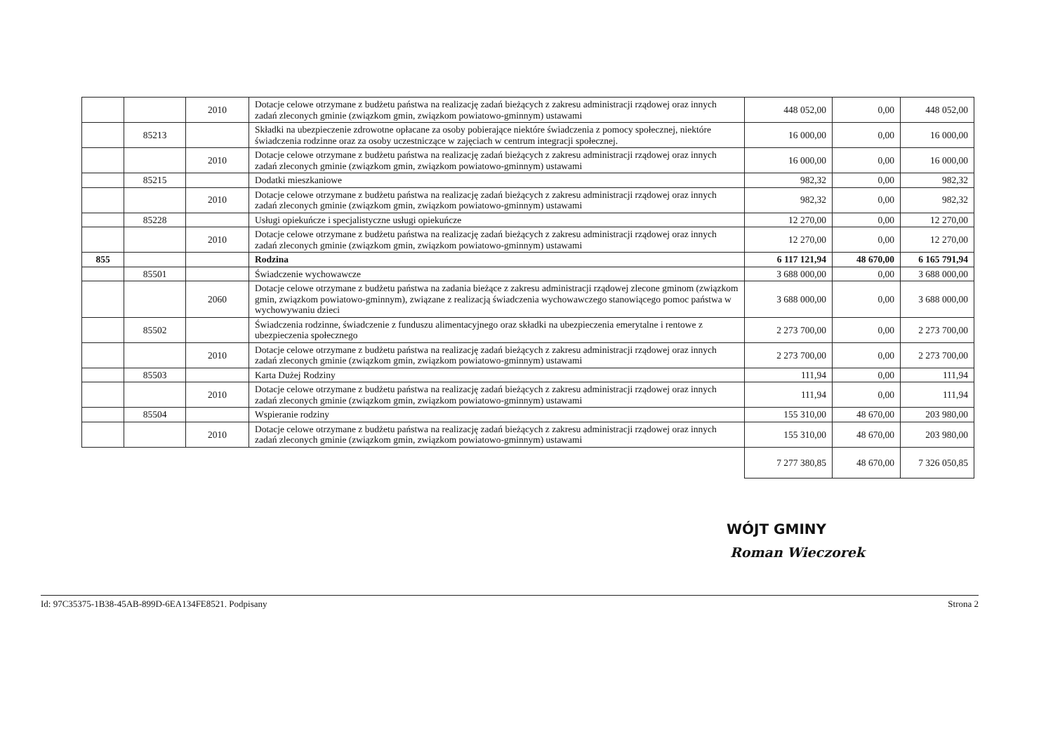| | | 2010 | Dotacje celowe otrzymane z budżetu państwa na realizację zadań bieżących z zakresu administracji rządowej oraz innych zadań zleconych gminie (związkom gmin, związkom powiatowo-gminnym) ustawami | 448 052,00 | 0,00 | 448 052,00 |
| | 85213 | | Składki na ubezpieczenie zdrowotne opłacane za osoby pobierające niektóre świadczenia z pomocy społecznej, niektóre świadczenia rodzinne oraz za osoby uczestniczące w zajęciach w centrum integracji społecznej. | 16 000,00 | 0,00 | 16 000,00 |
| | | 2010 | Dotacje celowe otrzymane z budżetu państwa na realizację zadań bieżących z zakresu administracji rządowej oraz innych zadań zleconych gminie (związkom gmin, związkom powiatowo-gminnym) ustawami | 16 000,00 | 0,00 | 16 000,00 |
| | 85215 | | Dodatki mieszkaniowe | 982,32 | 0,00 | 982,32 |
| | | 2010 | Dotacje celowe otrzymane z budżetu państwa na realizację zadań bieżących z zakresu administracji rządowej oraz innych zadań zleconych gminie (związkom gmin, związkom powiatowo-gminnym) ustawami | 982,32 | 0,00 | 982,32 |
| | 85228 | | Usługi opiekuńcze i specjalistyczne usługi opiekuńcze | 12 270,00 | 0,00 | 12 270,00 |
| | | 2010 | Dotacje celowe otrzymane z budżetu państwa na realizację zadań bieżących z zakresu administracji rządowej oraz innych zadań zleconych gminie (związkom gmin, związkom powiatowo-gminnym) ustawami | 12 270,00 | 0,00 | 12 270,00 |
| 855 | | | Rodzina | 6 117 121,94 | 48 670,00 | 6 165 791,94 |
| | 85501 | | Świadczenie wychowawcze | 3 688 000,00 | 0,00 | 3 688 000,00 |
| | | 2060 | Dotacje celowe otrzymane z budżetu państwa na zadania bieżące z zakresu administracji rządowej zlecone gminom (związkom gmin, związkom powiatowo-gminnym), związane z realizacją świadczenia wychowawczego stanowiącego pomoc państwa w wychowywaniu dzieci | 3 688 000,00 | 0,00 | 3 688 000,00 |
| | 85502 | | Świadczenia rodzinne, świadczenie z funduszu alimentacyjnego oraz składki na ubezpieczenia emerytalne i rentowe z ubezpieczenia społecznego | 2 273 700,00 | 0,00 | 2 273 700,00 |
| | | 2010 | Dotacje celowe otrzymane z budżetu państwa na realizację zadań bieżących z zakresu administracji rządowej oraz innych zadań zleconych gminie (związkom gmin, związkom powiatowo-gminnym) ustawami | 2 273 700,00 | 0,00 | 2 273 700,00 |
| | 85503 | | Karta Dużej Rodziny | 111,94 | 0,00 | 111,94 |
| | | 2010 | Dotacje celowe otrzymane z budżetu państwa na realizację zadań bieżących z zakresu administracji rządowej oraz innych zadań zleconych gminie (związkom gmin, związkom powiatowo-gminnym) ustawami | 111,94 | 0,00 | 111,94 |
| | 85504 | | Wspieranie rodziny | 155 310,00 | 48 670,00 | 203 980,00 |
| | | 2010 | Dotacje celowe otrzymane z budżetu państwa na realizację zadań bieżących z zakresu administracji rządowej oraz innych zadań zleconych gminie (związkom gmin, związkom powiatowo-gminnym) ustawami | 155 310,00 | 48 670,00 | 203 980,00 |
| | | | | 7 277 380,85 | 48 670,00 | 7 326 050,85 |
WÓJT GMINY
Roman Wieczorek
Id: 97C35375-1B38-45AB-899D-6EA134FE8521. Podpisany Strona 2